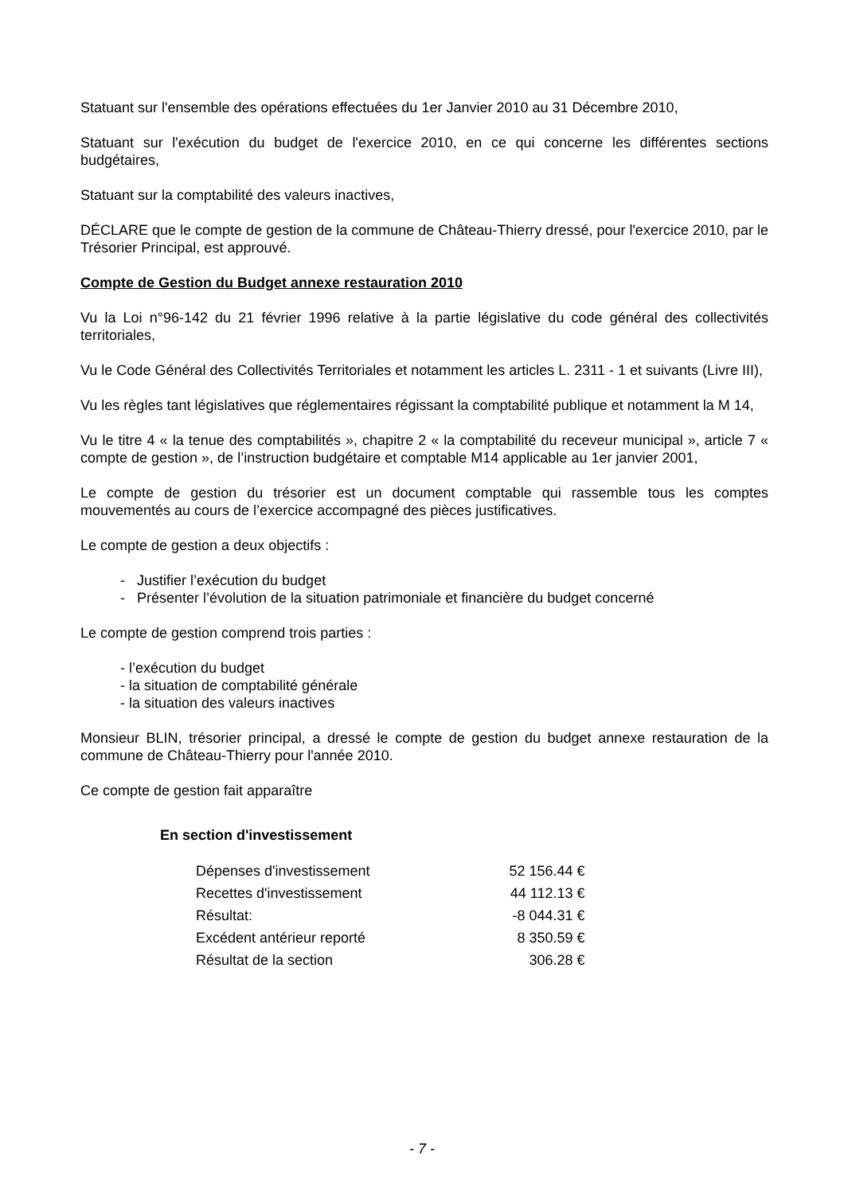Statuant sur l'ensemble des opérations effectuées du 1er Janvier 2010 au 31 Décembre 2010,
Statuant sur l'exécution du budget de l'exercice 2010, en ce qui concerne les différentes sections budgétaires,
Statuant sur la comptabilité des valeurs inactives,
DÉCLARE que le compte de gestion de la commune de Château-Thierry dressé, pour l'exercice 2010, par le Trésorier Principal, est approuvé.
Compte de Gestion du Budget annexe restauration 2010
Vu la Loi n°96-142 du 21 février 1996 relative à la partie législative du code général des collectivités territoriales,
Vu le Code Général des Collectivités Territoriales et notamment les articles L. 2311 - 1 et suivants (Livre III),
Vu les règles tant législatives que réglementaires régissant la comptabilité publique et notamment la M 14,
Vu le titre 4 « la tenue des comptabilités », chapitre 2 « la comptabilité du receveur municipal », article 7 « compte de gestion », de l’instruction budgétaire et comptable M14 applicable au 1er janvier 2001,
Le compte de gestion du trésorier est un document comptable qui rassemble tous les comptes mouvementés au cours de l’exercice accompagné des pièces justificatives.
Le compte de gestion a deux objectifs :
- Justifier l’exécution du budget
- Présenter l’évolution de la situation patrimoniale et financière du budget concerné
Le compte de gestion comprend trois parties :
- l’exécution du budget
- la situation de comptabilité générale
- la situation des valeurs inactives
Monsieur BLIN, trésorier principal, a dressé le compte de gestion du budget annexe restauration de la commune de Château-Thierry pour l'année 2010.
Ce compte de gestion fait apparaître
En section d'investissement
| Dépenses d'investissement | 52 156.44 € |
| Recettes d'investissement | 44 112.13 € |
| Résultat: | -8 044.31 € |
| Excédent antérieur reporté | 8 350.59 € |
| Résultat de la section | 306.28 € |
- 7 -